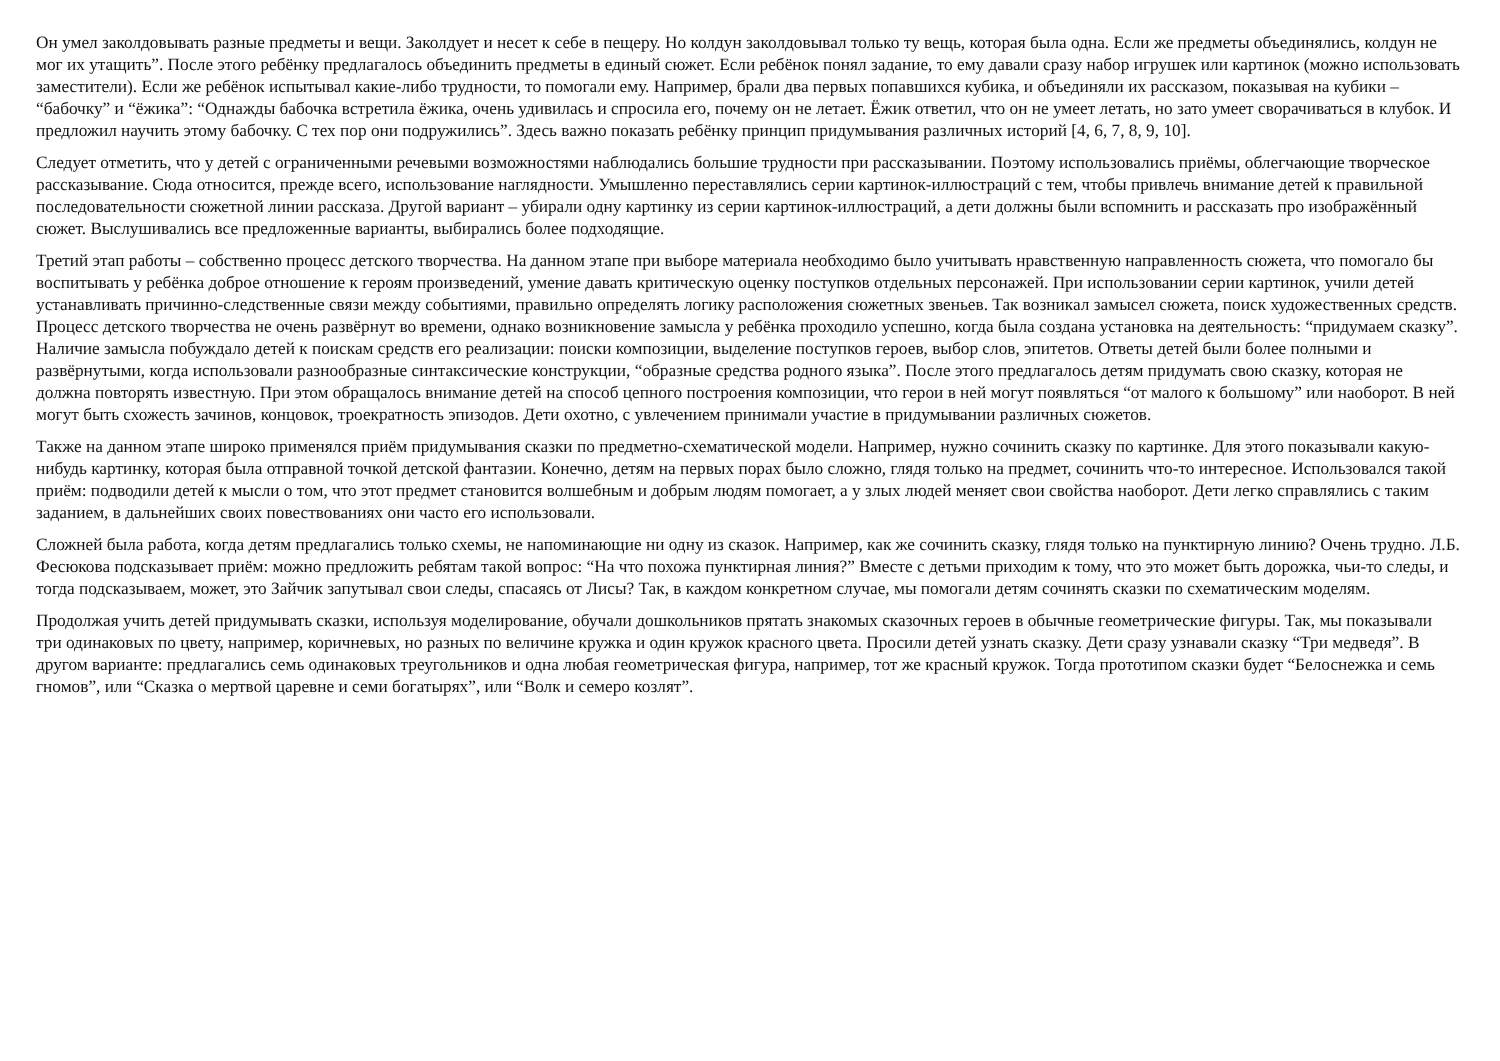Он умел заколдовывать разные предметы и вещи. Заколдует и несет к себе в пещеру. Но колдун заколдовывал только ту вещь, которая была одна. Если же предметы объединялись, колдун не мог их утащить”. После этого ребёнку предлагалось объединить предметы в единый сюжет. Если ребёнок понял задание, то ему давали сразу набор игрушек или картинок (можно использовать заместители). Если же ребёнок испытывал какие-либо трудности, то помогали ему. Например, брали два первых попавшихся кубика, и объединяли их рассказом, показывая на кубики – “бабочку” и “ёжика”: “Однажды бабочка встретила ёжика, очень удивилась и спросила его, почему он не летает. Ёжик ответил, что он не умеет летать, но зато умеет сворачиваться в клубок. И предложил научить этому бабочку. С тех пор они подружились”. Здесь важно показать ребёнку принцип придумывания различных историй [4, 6, 7, 8, 9, 10].
Следует отметить, что у детей с ограниченными речевыми возможностями наблюдались большие трудности при рассказывании. Поэтому использовались приёмы, облегчающие творческое рассказывание. Сюда относится, прежде всего, использование наглядности. Умышленно переставлялись серии картинок-иллюстраций с тем, чтобы привлечь внимание детей к правильной последовательности сюжетной линии рассказа. Другой вариант – убирали одну картинку из серии картинок-иллюстраций, а дети должны были вспомнить и рассказать про изображённый сюжет. Выслушивались все предложенные варианты, выбирались более подходящие.
Третий этап работы – собственно процесс детского творчества. На данном этапе при выборе материала необходимо было учитывать нравственную направленность сюжета, что помогало бы воспитывать у ребёнка доброе отношение к героям произведений, умение давать критическую оценку поступков отдельных персонажей. При использовании серии картинок, учили детей устанавливать причинно-следственные связи между событиями, правильно определять логику расположения сюжетных звеньев. Так возникал замысел сюжета, поиск художественных средств. Процесс детского творчества не очень развёрнут во времени, однако возникновение замысла у ребёнка проходило успешно, когда была создана установка на деятельность: “придумаем сказку”. Наличие замысла побуждало детей к поискам средств его реализации: поиски композиции, выделение поступков героев, выбор слов, эпитетов. Ответы детей были более полными и развёрнутыми, когда использовали разнообразные синтаксические конструкции, “образные средства родного языка”. После этого предлагалось детям придумать свою сказку, которая не должна повторять известную. При этом обращалось внимание детей на способ цепного построения композиции, что герои в ней могут появляться “от малого к большому” или наоборот. В ней могут быть схожесть зачинов, концовок, троекратность эпизодов. Дети охотно, с увлечением принимали участие в придумывании различных сюжетов.
Также на данном этапе широко применялся приём придумывания сказки по предметно-схематической модели. Например, нужно сочинить сказку по картинке. Для этого показывали какую-нибудь картинку, которая была отправной точкой детской фантазии. Конечно, детям на первых порах было сложно, глядя только на предмет, сочинить что-то интересное. Использовался такой приём: подводили детей к мысли о том, что этот предмет становится волшебным и добрым людям помогает, а у злых людей меняет свои свойства наоборот. Дети легко справлялись с таким заданием, в дальнейших своих повествованиях они часто его использовали.
Сложней была работа, когда детям предлагались только схемы, не напоминающие ни одну из сказок. Например, как же сочинить сказку, глядя только на пунктирную линию? Очень трудно. Л.Б. Фесюкова подсказывает приём: можно предложить ребятам такой вопрос: “На что похожа пунктирная линия?” Вместе с детьми приходим к тому, что это может быть дорожка, чьи-то следы, и тогда подсказываем, может, это Зайчик запутывал свои следы, спасаясь от Лисы? Так, в каждом конкретном случае, мы помогали детям сочинять сказки по схематическим моделям.
Продолжая учить детей придумывать сказки, используя моделирование, обучали дошкольников прятать знакомых сказочных героев в обычные геометрические фигуры. Так, мы показывали три одинаковых по цвету, например, коричневых, но разных по величине кружка и один кружок красного цвета. Просили детей узнать сказку. Дети сразу узнавали сказку “Три медведя”. В другом варианте: предлагались семь одинаковых треугольников и одна любая геометрическая фигура, например, тот же красный кружок. Тогда прототипом сказки будет “Белоснежка и семь гномов”, или “Сказка о мертвой царевне и семи богатырях”, или “Волк и семеро козлят”.